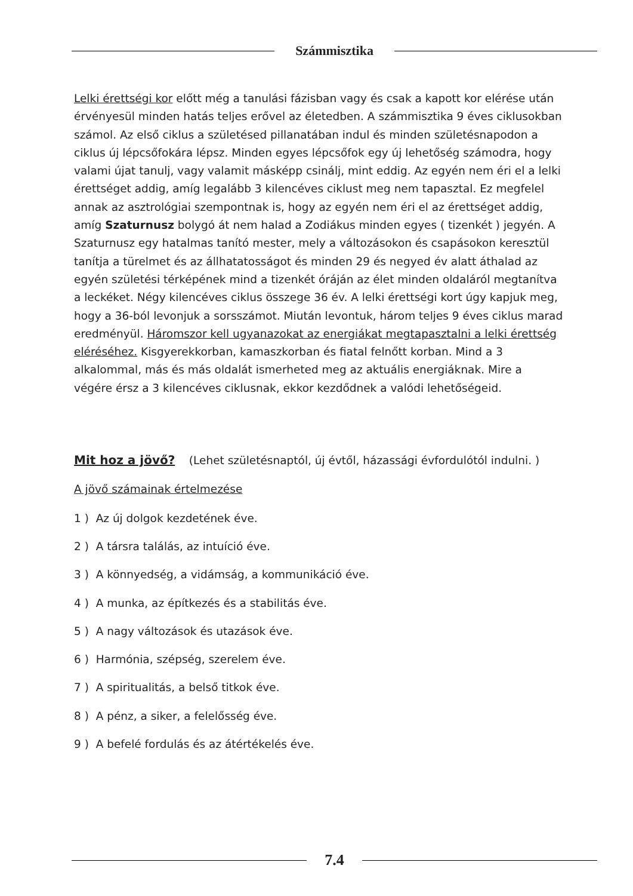Számmisztika
Lelki érettségi kor előtt még a tanulási fázisban vagy és csak a kapott kor elérése után érvényesül minden hatás teljes erővel az életedben. A számmisztika 9 éves ciklusokban számol. Az első ciklus a születésed pillanatában indul és minden születésnapodon a ciklus új lépcsőfokára lépsz. Minden egyes lépcsőfok egy új lehetőség számodra, hogy valami újat tanulj, vagy valamit másképp csinálj, mint eddig. Az egyén nem éri el a lelki érettséget addig, amíg legalább 3 kilencéves ciklust meg nem tapasztal. Ez megfelel annak az asztrológiai szempontnak is, hogy az egyén nem éri el az érettséget addig, amíg Szaturnusz bolygó át nem halad a Zodiákus minden egyes ( tizenkét ) jegyén. A Szaturnusz egy hatalmas tanító mester, mely a változásokon és csapásokon keresztül tanítja a türelmet és az állhatatosságot és minden 29 és negyed év alatt áthalad az egyén születési térképének mind a tizenkét óráján az élet minden oldaláról megtanítva a leckéket. Négy kilencéves ciklus összege 36 év. A lelki érettségi kort úgy kapjuk meg, hogy a 36-ból levonjuk a sorsszámot. Miután levontuk, három teljes 9 éves ciklus marad eredményül. Háromszor kell ugyanazokat az energiákat megtapasztalni a lelki érettség eléréséhez. Kisgyerekkorban, kamaszkorban és fiatal felnőtt korban. Mind a 3 alkalommal, más és más oldalát ismerheted meg az aktuális energiáknak. Mire a végére érsz a 3 kilencéves ciklusnak, ekkor kezdődnek a valódi lehetőségeid.
Mit hoz a jövő?
(Lehet születésnaptól, új évtől, házassági évfordulótól indulni. )
A jövő számainak értelmezése
1 ) Az új dolgok kezdetének éve.
2 ) A társra találás, az intuíció éve.
3 ) A könnyedség, a vidámság, a kommunikáció éve.
4 ) A munka, az építkezés és a stabilitás éve.
5 ) A nagy változások és utazások éve.
6 ) Harmónia, szépség, szerelem éve.
7 ) A spiritualitás, a belső titkok éve.
8 ) A pénz, a siker, a felelősség éve.
9 ) A befelé fordulás és az átértékelés éve.
7.4